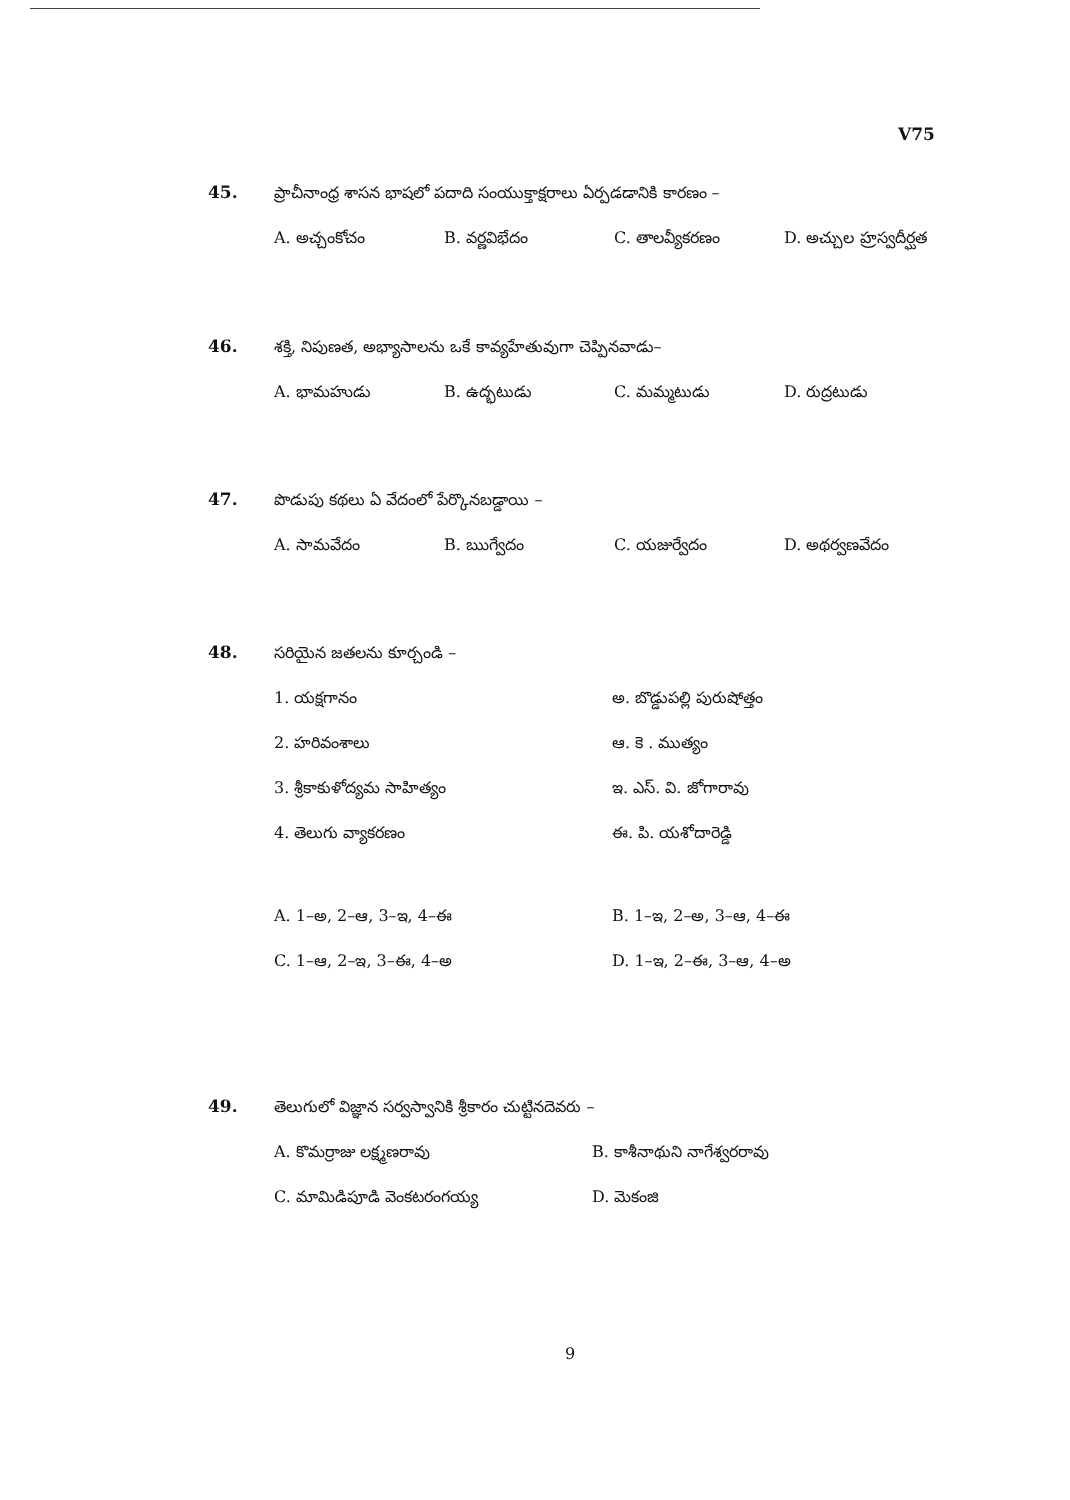V75
45. ప్రాచీనాంధ్ర శాసన భాషలో పదాది సంయుక్తాక్షరాలు ఏర్పడడానికి కారణం –
A. అచ్చంకోచం B. వర్ణవిభేదం C. తాలవ్యీకరణం D. అచ్చుల హ్రస్వదీర్ఘత
46. శక్తి, నిపుణత, అభ్యాసాలను ఒకే కావ్యహేతువుగా చెప్పినవాడు–
A. భామహుడు B. ఉద్భటుడు C. మమ్మటుడు D. రుద్రటుడు
47. పొడుపు కథలు ఏ వేదంలో పేర్కొనబడ్డాయి –
A. సామవేదం B. ఋగ్వేదం C. యజుర్వేదం D. అథర్వణవేదం
48. సరియైన జతలను కూర్చండి –
1. యక్షగానం అ. బొడ్డుపల్లి పురుషోత్తం
2. హరివంశాలు ఆ. కె . ముత్యం
3. శ్రీకాకుళోద్యమ సాహిత్యం ఇ. ఎస్. వి. జోగారావు
4. తెలుగు వ్యాకరణం ఈ. పి. యశోదారెడ్డి
A. 1–అ, 2–ఆ, 3–ఇ, 4–ఈ B. 1–ఇ, 2–అ, 3–ఆ, 4–ఈ
C. 1–ఆ, 2–ఇ, 3–ఈ, 4–అ D. 1–ఇ, 2–ఈ, 3–ఆ, 4–అ
49. తెలుగులో విజ్ఞాన సర్వస్వానికి శ్రీకారం చుట్టినదెవరు –
A. కొమర్రాజు లక్ష్మణరావు B. కాశీనాథుని నాగేశ్వరరావు
C. మామిడిపూడి వెంకటరంగయ్య D. మెకంజి
9